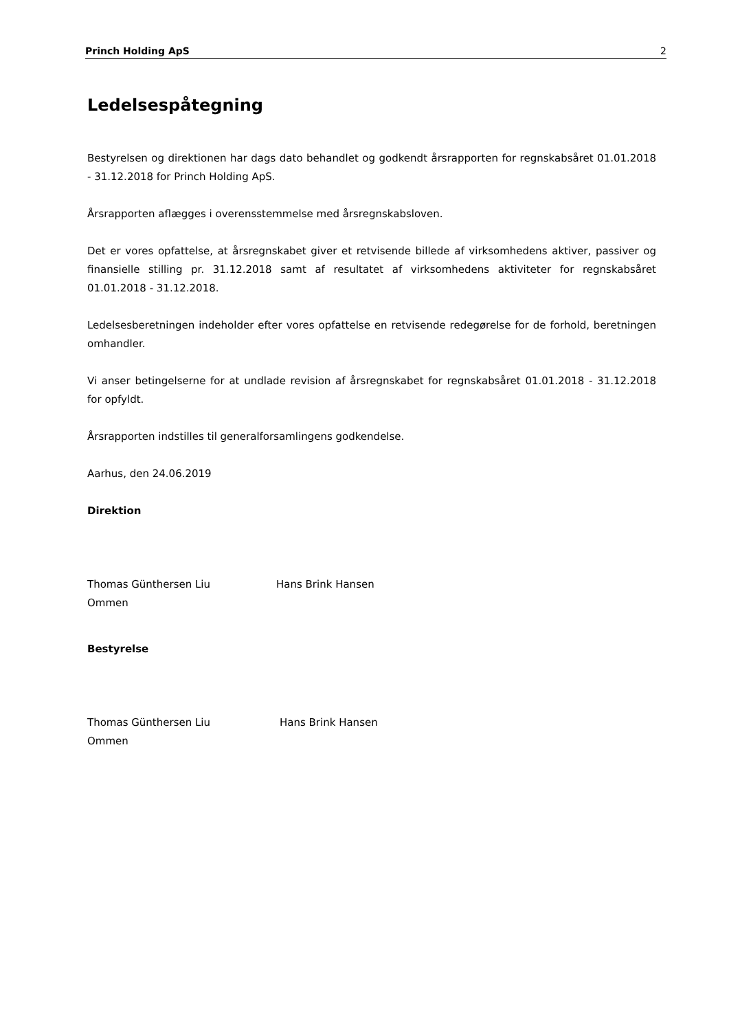Princh Holding ApS 2
Ledelsespåtegning
Bestyrelsen og direktionen har dags dato behandlet og godkendt årsrapporten for regnskabsåret 01.01.2018 - 31.12.2018 for Princh Holding ApS.
Årsrapporten aflægges i overensstemmelse med årsregnskabsloven.
Det er vores opfattelse, at årsregnskabet giver et retvisende billede af virksomhedens aktiver, passiver og finansielle stilling pr. 31.12.2018 samt af resultatet af virksomhedens aktiviteter for regnskabsåret 01.01.2018 - 31.12.2018.
Ledelsesberetningen indeholder efter vores opfattelse en retvisende redegørelse for de forhold, beretningen omhandler.
Vi anser betingelserne for at undlade revision af årsregnskabet for regnskabsåret 01.01.2018 - 31.12.2018 for opfyldt.
Årsrapporten indstilles til generalforsamlingens godkendelse.
Aarhus, den 24.06.2019
Direktion
Thomas Günthersen Liu
Ommen
Hans Brink Hansen
Bestyrelse
Thomas Günthersen Liu
Ommen
Hans Brink Hansen